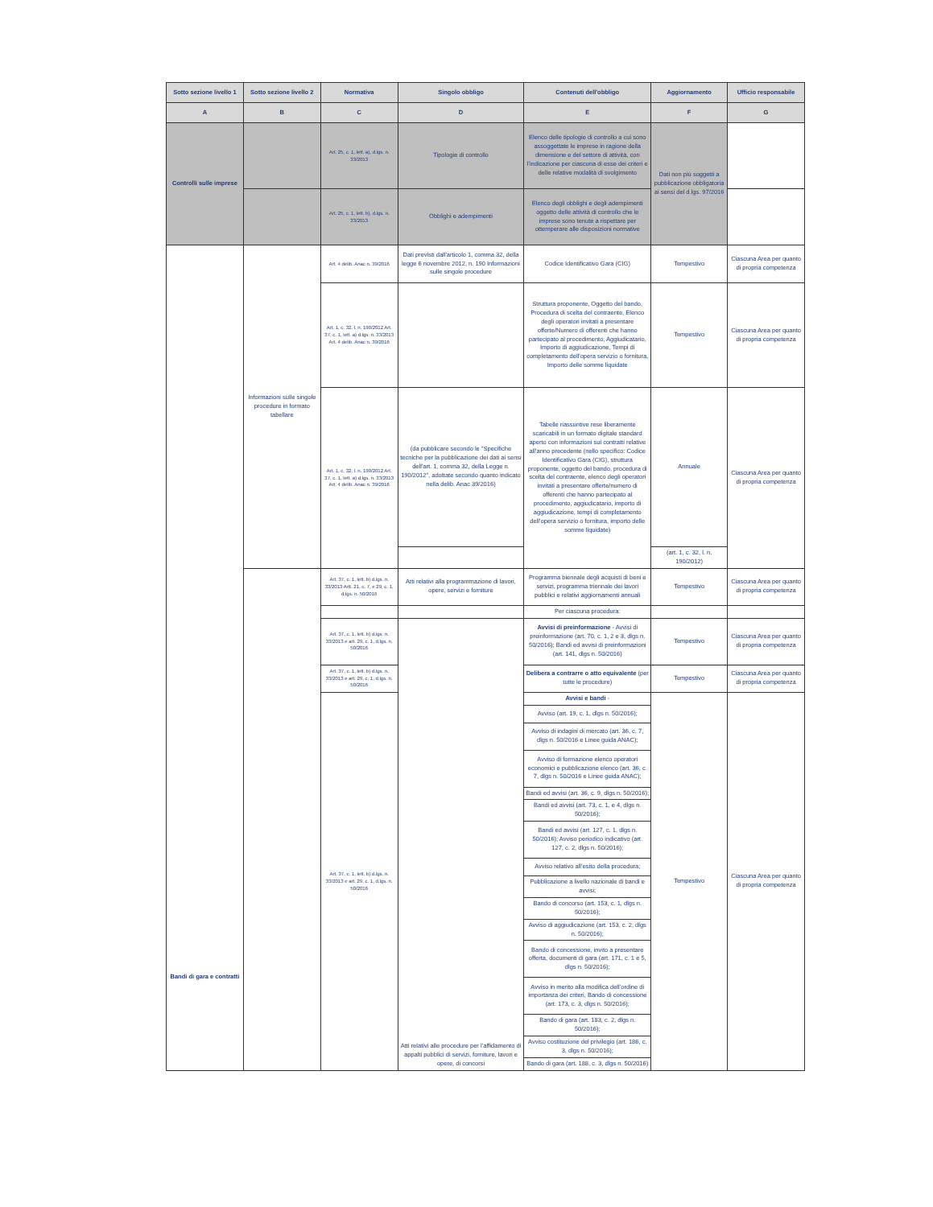| Sotto sezione livello 1 | Sotto sezione livello 2 | Normativa | Singolo obbligo | Contenuti dell'obbligo | Aggiornamento | Ufficio responsabile |
| --- | --- | --- | --- | --- | --- | --- |
| A | B | C | D | E | F | G |
| Controlli sulle imprese | | Art. 25, c. 1, lett. a), d.lgs. n. 33/2013 | Tipologie di controllo | Elenco delle tipologie di controllo a cui sono assoggettate le imprese in ragione della dimensione e del settore di attività, con l'indicazione per ciascuna di esse dei criteri e delle relative modalità di svolgimento | Dati non più soggetti a pubblicazione obbligatoria ai sensi del d.lgs. 97/2016 | |
| | | Art. 25, c. 1, lett. b), d.lgs. n. 33/2013 | Obblighi e adempimenti | Elenco degli obblighi e degli adempimenti oggetto delle attività di controllo che le imprese sono tenute a rispettare per ottemperare alle disposizioni normative | | |
| Bandi di gara e contratti | Informazioni sulle singole procedure in formato tabellare | Art. 4 delib. Anac n. 39/2016 | Dati previsti dall'articolo 1, comma 32, della legge 6 novembre 2012, n. 190 Informazioni sulle singole procedure | Codice Identificativo Gara (CIG) | Tempestivo | Ciascuna Area per quanto di propria competenza |
| | | Art. 1, c. 32, l. n. 190/2012 Art. 37, c. 1, lett. a) d.lgs. n. 33/2013 Art. 4 delib. Anac n. 39/2016 | | Struttura proponente, Oggetto del bando, Procedura di scelta del contraente, Elenco degli operatori invitati a presentare offerte/Numero di offerenti che hanno partecipato al procedimento, Aggiudicatario, Importo di aggiudicazione, Tempi di completamento dell'opera servizio o fornitura, Importo delle somme liquidate | Tempestivo | Ciascuna Area per quanto di propria competenza |
| | | Art. 1, c. 32, l. n. 190/2012 Art. 37, c. 1, lett. a) d.lgs. n. 33/2013 Art. 4 delib. Anac n. 39/2016 | (da pubblicare secondo le "Specifiche tecniche per la pubblicazione dei dati ai sensi dell'art. 1, comma 32, della Legge n. 190/2012", adottate secondo quanto indicato nella delib. Anac 39/2016) | Tabelle riassuntive rese liberamente scaricabili in un formato digitale standard aperto con informazioni sui contratti relative all'anno precedente (nello specifico: Codice Identificativo Gara (CIG), struttura proponente, oggetto del bando, procedura di scelta del contraente, elenco degli operatori invitati a presentare offerte/numero di offerenti che hanno partecipato al procedimento, aggiudicatario, importo di aggiudicazione, tempi di completamento dell'opera servizio o fornitura, importo delle somme liquidate) | Annuale | Ciascuna Area per quanto di propria competenza |
| | | | | | (art. 1, c. 32, l. n. 190/2012) | |
| | | Art. 37, c. 1, lett. b) d.lgs. n. 33/2013 Artt. 21, c. 7, e 29, c. 1, d.lgs. n. 50/2016 | Atti relativi alla programmazione di lavori, opere, servizi e forniture | Programma biennale degli acquisti di beni e servizi, programma triennale dei lavori pubblici e relativi aggiornamenti annuali | Tempestivo | Ciascuna Area per quanto di propria competenza |
| | | | | Per ciascuna procedura: | | |
| | | Art. 37, c. 1, lett. b) d.lgs. n. 33/2013 e art. 29, c. 1, d.lgs. n. 50/2016 | Atti relativi alle procedure per l’affidamento di appalti pubblici di servizi, forniture, lavori e opere, di concorsi | Avvisi di preinformazione - Avvisi di preinformazione (art. 70, c. 1, 2 e 3, dlgs n. 50/2016); Bandi ed avvisi di preinformazioni (art. 141, dlgs n. 50/2016) | Tempestivo | Ciascuna Area per quanto di propria competenza |
| | | Art. 37, c. 1, lett. b) d.lgs. n. 33/2013 e art. 29, c. 1, d.lgs. n. 50/2016 | | Delibera a contrarre o atto equivalente (per tutte le procedure) | Tempestivo | Ciascuna Area per quanto di propria competenza |
| | | Art. 37, c. 1, lett. b) d.lgs. n. 33/2013 e art. 29, c. 1, d.lgs. n. 50/2016 | | Avvisi e bandi - | Tempestivo | Ciascuna Area per quanto di propria competenza |
| | | | | Avviso (art. 19, c. 1, dlgs n. 50/2016); | | |
| | | | | Avviso di indagini di mercato (art. 36, c. 7, dlgs n. 50/2016 e Linee guida ANAC); | | |
| | | | | Avviso di formazione elenco operatori economici e pubblicazione elenco (art. 36, c. 7, dlgs n. 50/2016 e Linee guida ANAC); | | |
| | | | | Bandi ed avvisi (art. 36, c. 9, dlgs n. 50/2016); | | |
| | | | | Bandi ed avvisi (art. 73, c. 1, e 4, dlgs n. 50/2016); | | |
| | | | | Bandi ed avvisi (art. 127, c. 1, dlgs n. 50/2016); Avviso periodico indicativo (art. 127, c. 2, dlgs n. 50/2016); | | |
| | | | | Avviso relativo all’esito della procedura; | | |
| | | | | Pubblicazione a livello nazionale di bandi e avvisi; | | |
| | | | | Bando di concorso (art. 153, c. 1, dlgs n. 50/2016); | | |
| | | | | Avviso di aggiudicazione (art. 153, c. 2, dlgs n. 50/2016); | | |
| | | | | Bando di concessione, invito a presentare offerta, documenti di gara (art. 171, c. 1 e 5, dlgs n. 50/2016); | | |
| | | | | Avviso in merito alla modifica dell’ordine di importanza dei criteri, Bando di concessione (art. 173, c. 3, dlgs n. 50/2016); | | |
| | | | | Bando di gara (art. 183, c. 2, dlgs n. 50/2016); | | |
| | | | | Avviso costituzione del privilegio (art. 186, c. 3, dlgs n. 50/2016); | | |
| | | | | Bando di gara (art. 188, c. 3, dlgs n. 50/2016) | | |